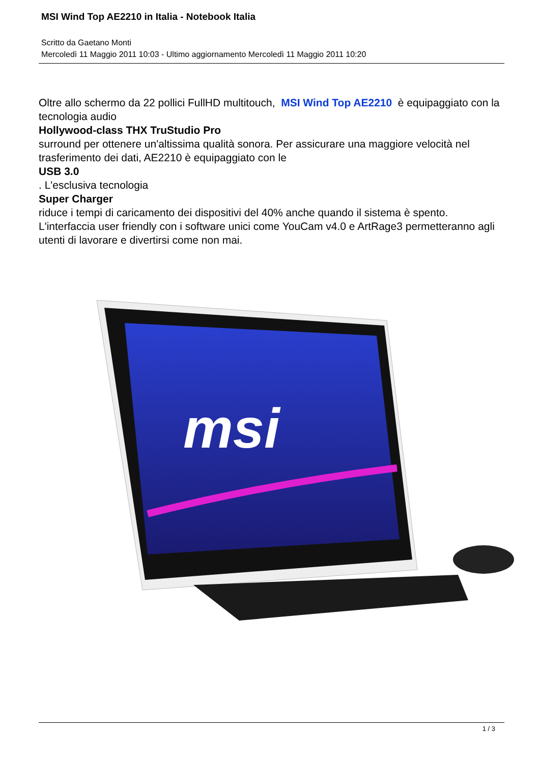MSI Wind Top AE2210 in Italia - Notebook Italia
Scritto da Gaetano Monti
Mercoledì 11 Maggio 2011 10:03 - Ultimo aggiornamento Mercoledì 11 Maggio 2011 10:20
Oltre allo schermo da 22 pollici FullHD multitouch, MSI Wind Top AE2210 è equipaggiato con la tecnologia audio
Hollywood-class THX TruStudio Pro
surround per ottenere un'altissima qualità sonora. Per assicurare una maggiore velocità nel trasferimento dei dati, AE2210 è equipaggiato con le
USB 3.0
. L'esclusiva tecnologia
Super Charger
riduce i tempi di caricamento dei dispositivi del 40% anche quando il sistema è spento. L'interfaccia user friendly con i software unici come YouCam v4.0 e ArtRage3 permetteranno agli utenti di lavorare e divertirsi come non mai.
msi
1 / 3